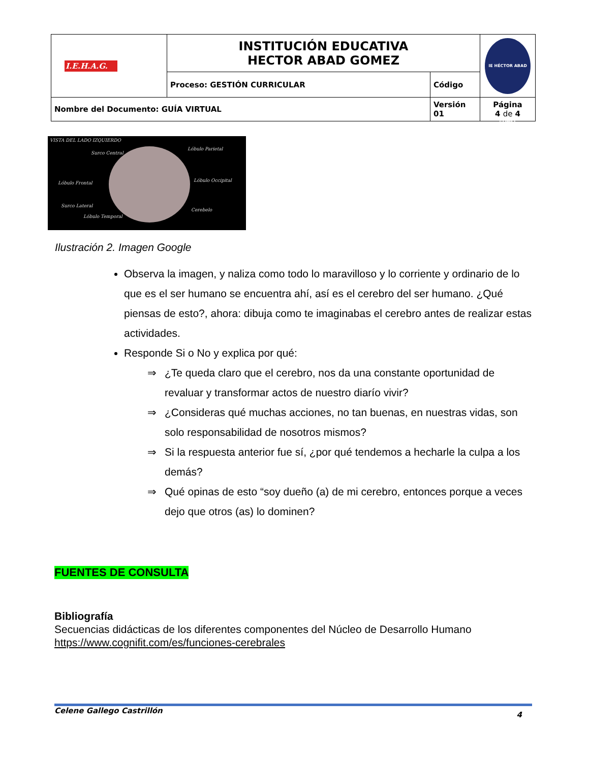| I.E.H.A.G. | INSTITUCIÓN EDUCATIVA HECTOR ABAD GOMEZ | | IE HÉCTOR ABAD GÓMEZ |
| | Proceso: GESTIÓN CURRICULAR | Código | |
| Nombre del Documento: GUÍA VIRTUAL | | Versión 01 | Página 4 de 4 |
VISTA DEL LADO IZQUIERDO
Surco Central
Lóbulo Parietal
Lóbulo Frontal Lóbulo Occipital
Surco Lateral
Cerebelo
Lóbulo Temporal
Ilustración 2. Imagen Google
Observa la imagen, y naliza como todo lo maravilloso y lo corriente y ordinario de lo que es el ser humano se encuentra ahí, así es el cerebro del ser humano. ¿Qué piensas de esto?, ahora: dibuja como te imaginabas el cerebro antes de realizar estas actividades.
Responde Si o No y explica por qué:
⇒ ¿Te queda claro que el cerebro, nos da una constante oportunidad de revaluar y transformar actos de nuestro diarío vivir?
⇒ ¿Consideras qué muchas acciones, no tan buenas, en nuestras vidas, son solo responsabilidad de nosotros mismos?
⇒ Si la respuesta anterior fue sí, ¿por qué tendemos a hecharle la culpa a los demás?
⇒ Qué opinas de esto “soy dueño (a) de mi cerebro, entonces porque a veces dejo que otros (as) lo dominen?
FUENTES DE CONSULTA
Bibliografía
Secuencias didácticas de los diferentes componentes del Núcleo de Desarrollo Humano
https://www.cognifit.com/es/funciones-cerebrales
Celene Gallego Castrillón 4